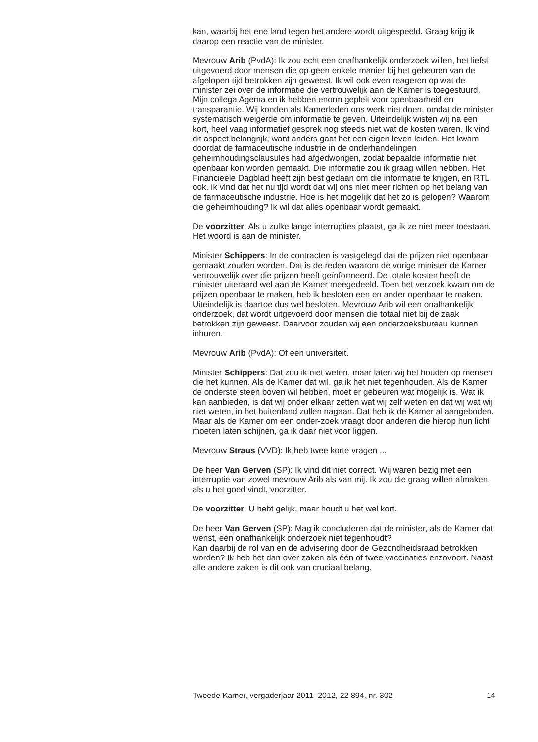kan, waarbij het ene land tegen het andere wordt uitgespeeld. Graag krijg ik daarop een reactie van de minister.
Mevrouw Arib (PvdA): Ik zou echt een onafhankelijk onderzoek willen, het liefst uitgevoerd door mensen die op geen enkele manier bij het gebeuren van de afgelopen tijd betrokken zijn geweest. Ik wil ook even reageren op wat de minister zei over de informatie die vertrouwelijk aan de Kamer is toegestuurd. Mijn collega Agema en ik hebben enorm gepleit voor openbaarheid en transparantie. Wij konden als Kamerleden ons werk niet doen, omdat de minister systematisch weigerde om informatie te geven. Uiteindelijk wisten wij na een kort, heel vaag informatief gesprek nog steeds niet wat de kosten waren. Ik vind dit aspect belangrijk, want anders gaat het een eigen leven leiden. Het kwam doordat de farmaceutische industrie in de onderhandelingen geheimhoudingsclausules had afgedwongen, zodat bepaalde informatie niet openbaar kon worden gemaakt. Die informatie zou ik graag willen hebben. Het Financieele Dagblad heeft zijn best gedaan om die informatie te krijgen, en RTL ook. Ik vind dat het nu tijd wordt dat wij ons niet meer richten op het belang van de farmaceutische industrie. Hoe is het mogelijk dat het zo is gelopen? Waarom die geheimhouding? Ik wil dat alles openbaar wordt gemaakt.
De voorzitter: Als u zulke lange interrupties plaatst, ga ik ze niet meer toestaan.
Het woord is aan de minister.
Minister Schippers: In de contracten is vastgelegd dat de prijzen niet openbaar gemaakt zouden worden. Dat is de reden waarom de vorige minister de Kamer vertrouwelijk over die prijzen heeft geïnformeerd. De totale kosten heeft de minister uiteraard wel aan de Kamer meegedeeld. Toen het verzoek kwam om de prijzen openbaar te maken, heb ik besloten een en ander openbaar te maken. Uiteindelijk is daartoe dus wel besloten. Mevrouw Arib wil een onafhankelijk onderzoek, dat wordt uitgevoerd door mensen die totaal niet bij de zaak betrokken zijn geweest. Daarvoor zouden wij een onderzoeksbureau kunnen inhuren.
Mevrouw Arib (PvdA): Of een universiteit.
Minister Schippers: Dat zou ik niet weten, maar laten wij het houden op mensen die het kunnen. Als de Kamer dat wil, ga ik het niet tegenhouden. Als de Kamer de onderste steen boven wil hebben, moet er gebeuren wat mogelijk is. Wat ik kan aanbieden, is dat wij onder elkaar zetten wat wij zelf weten en dat wij wat wij niet weten, in het buitenland zullen nagaan. Dat heb ik de Kamer al aangeboden. Maar als de Kamer om een onder-zoek vraagt door anderen die hierop hun licht moeten laten schijnen, ga ik daar niet voor liggen.
Mevrouw Straus (VVD): Ik heb twee korte vragen ...
De heer Van Gerven (SP): Ik vind dit niet correct. Wij waren bezig met een interruptie van zowel mevrouw Arib als van mij. Ik zou die graag willen afmaken, als u het goed vindt, voorzitter.
De voorzitter: U hebt gelijk, maar houdt u het wel kort.
De heer Van Gerven (SP): Mag ik concluderen dat de minister, als de Kamer dat wenst, een onafhankelijk onderzoek niet tegenhoudt?
Kan daarbij de rol van en de advisering door de Gezondheidsraad betrokken worden? Ik heb het dan over zaken als één of twee vaccinaties enzovoort. Naast alle andere zaken is dit ook van cruciaal belang.
Tweede Kamer, vergaderjaar 2011–2012, 22 894, nr. 302 14